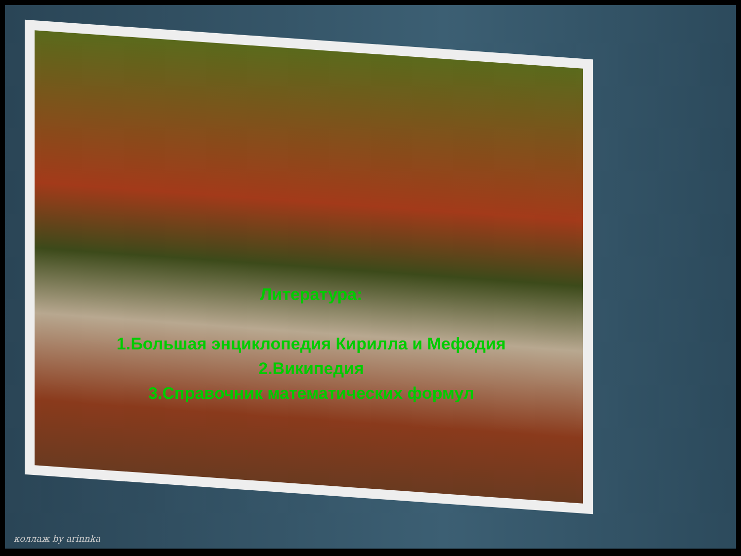Литература:
1.Большая энциклопедия Кирилла и Мефодия
2.Википедия
3.Справочник математических формул
коллаж by arinnka